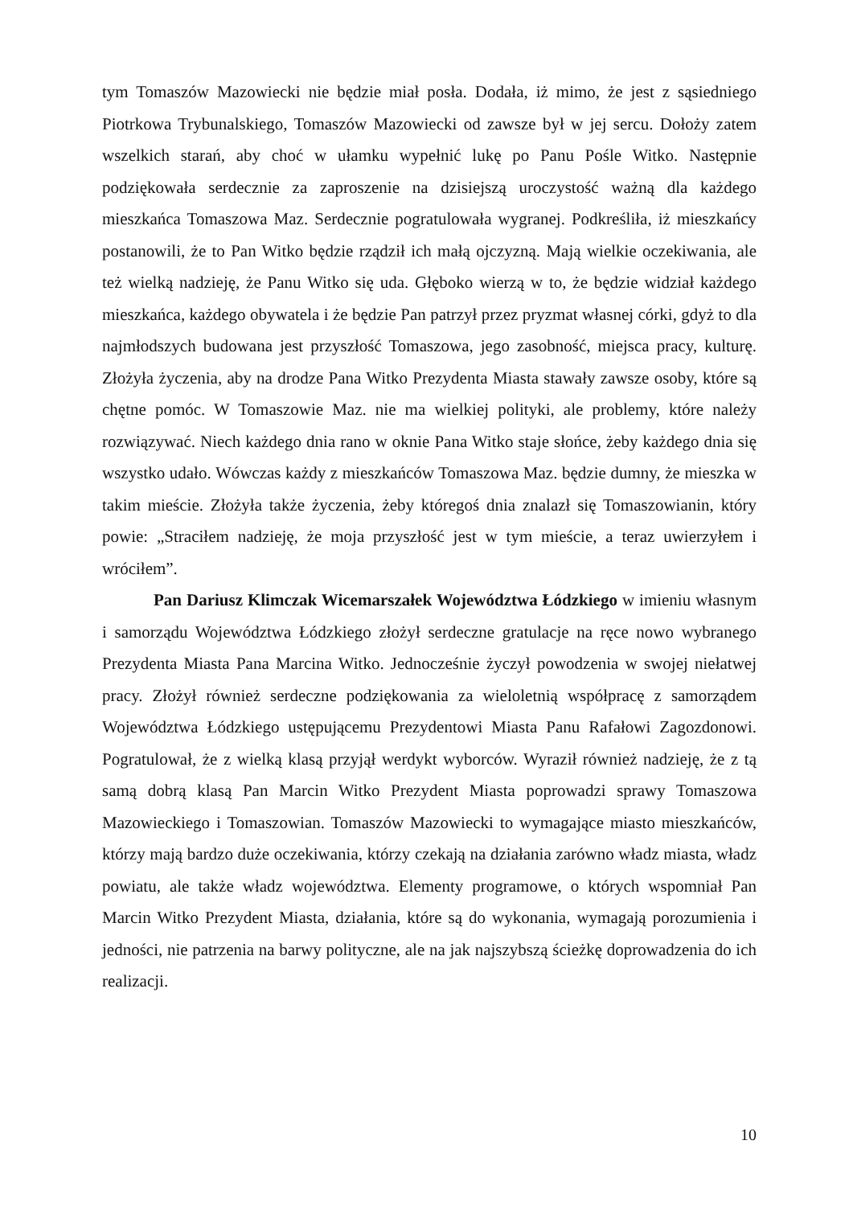tym Tomaszów Mazowiecki nie będzie miał posła. Dodała, iż mimo, że jest z sąsiedniego Piotrkowa Trybunalskiego, Tomaszów Mazowiecki od zawsze był w jej sercu. Dołoży zatem wszelkich starań, aby choć w ułamku wypełnić lukę po Panu Pośle Witko. Następnie podziękowała serdecznie za zaproszenie na dzisiejszą uroczystość ważną dla każdego mieszkańca Tomaszowa Maz. Serdecznie pogratulowała wygranej. Podkreśliła, iż mieszkańcy postanowili, że to Pan Witko będzie rządził ich małą ojczyzną. Mają wielkie oczekiwania, ale też wielką nadzieję, że Panu Witko się uda. Głęboko wierzą w to, że będzie widział każdego mieszkańca, każdego obywatela i że będzie Pan patrzył przez pryzmat własnej córki, gdyż to dla najmłodszych budowana jest przyszłość Tomaszowa, jego zasobność, miejsca pracy, kulturę. Złożyła życzenia, aby na drodze Pana Witko Prezydenta Miasta stawały zawsze osoby, które są chętne pomóc. W Tomaszowie Maz. nie ma wielkiej polityki, ale problemy, które należy rozwiązywać. Niech każdego dnia rano w oknie Pana Witko staje słońce, żeby każdego dnia się wszystko udało. Wówczas każdy z mieszkańców Tomaszowa Maz. będzie dumny, że mieszka w takim mieście. Złożyła także życzenia, żeby któregoś dnia znalazł się Tomaszowianin, który powie: „Straciłem nadzieję, że moja przyszłość jest w tym mieście, a teraz uwierzyłem i wróciłem”.
Pan Dariusz Klimczak Wicemarszałek Województwa Łódzkiego w imieniu własnym i samorządu Województwa Łódzkiego złożył serdeczne gratulacje na ręce nowo wybranego Prezydenta Miasta Pana Marcina Witko. Jednocześnie życzył powodzenia w swojej niełatwej pracy. Złożył również serdeczne podziękowania za wieloletnią współpracę z samorządem Województwa Łódzkiego ustępującemu Prezydentowi Miasta Panu Rafałowi Zagozdonowi. Pogratulował, że z wielką klasą przyjął werdykt wyborców. Wyraził również nadzieję, że z tą samą dobrą klasą Pan Marcin Witko Prezydent Miasta poprowadzi sprawy Tomaszowa Mazowieckiego i Tomaszowian. Tomaszów Mazowiecki to wymagające miasto mieszkańców, którzy mają bardzo duże oczekiwania, którzy czekają na działania zarówno władz miasta, władz powiatu, ale także władz województwa. Elementy programowe, o których wspomniał Pan Marcin Witko Prezydent Miasta, działania, które są do wykonania, wymagają porozumienia i jedności, nie patrzenia na barwy polityczne, ale na jak najszybszą ścieżkę doprowadzenia do ich realizacji.
10